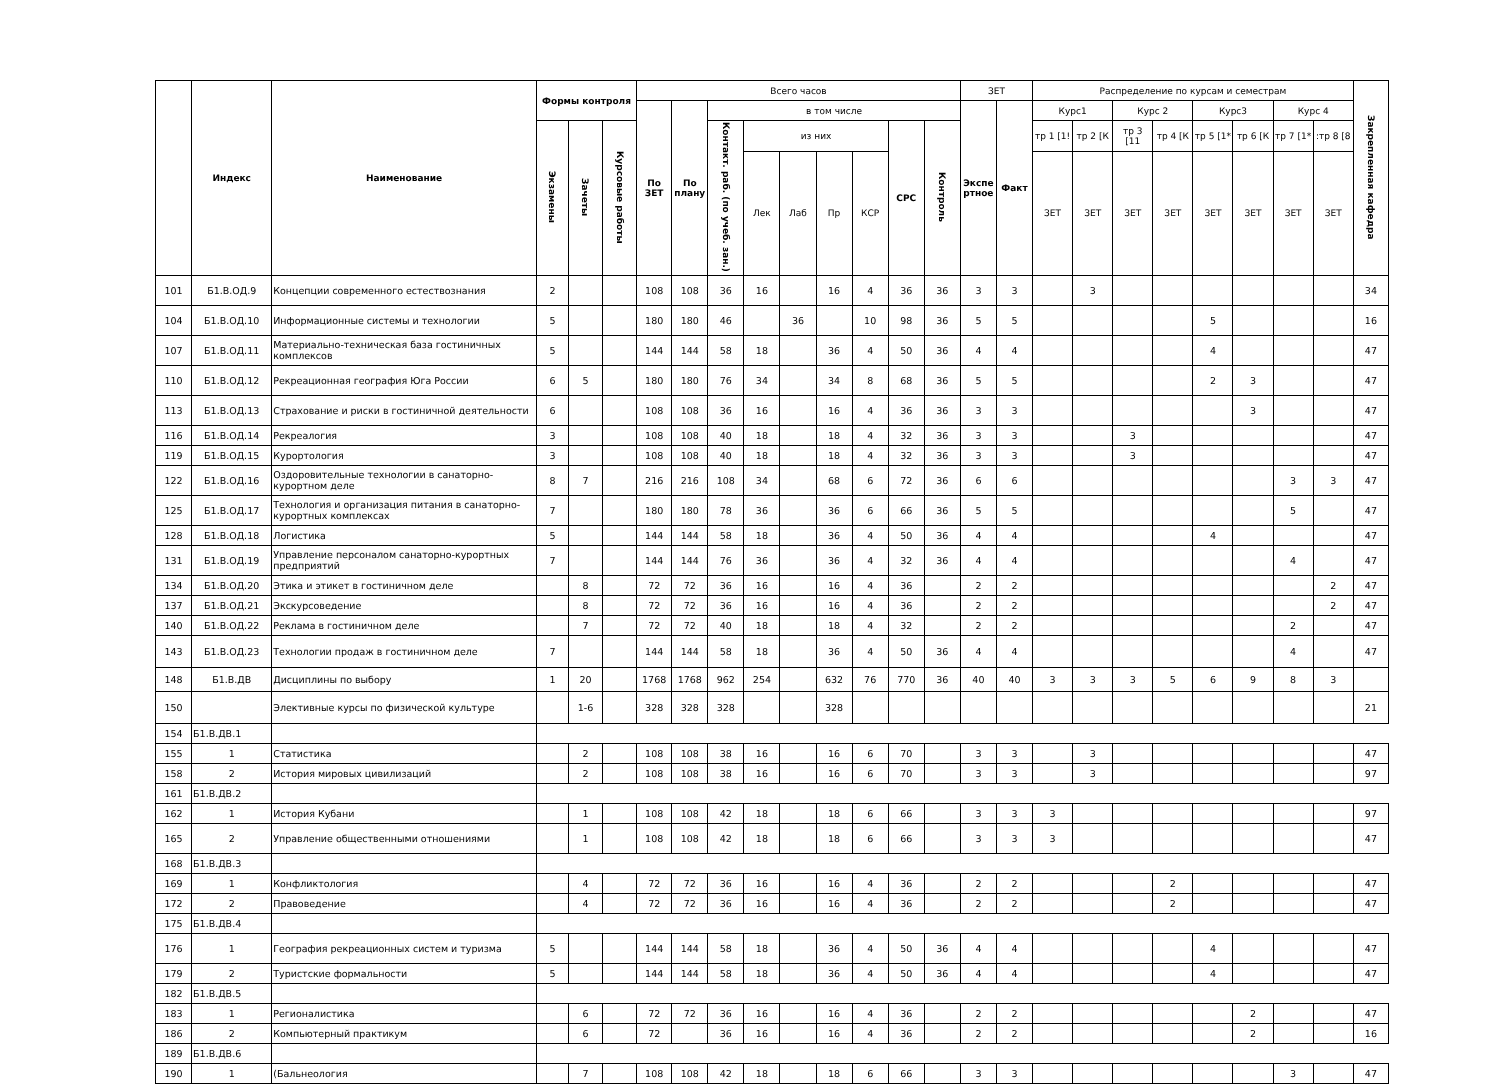| | Индекс | Наименование | Формы контроля | | | Всего часов | | | | | | | | | ЗЕТ | | Распределение по курсам и семестрам | | | | | | | | Закрепленная кафедра |
| --- | --- | --- | --- | --- | --- | --- | --- | --- | --- | --- | --- | --- | --- | --- | --- | --- | --- | --- | --- | --- | --- | --- | --- | --- | --- |
| | | | | | | По ЗЕТ | По плану | в том числе | | | | | | | Экспе ртное | Факт | Курс1 | | Курс 2 | | Курс3 | | Курс 4 | | |
| | | | Экзамены | Зачеты | Курсовые работы | | | Контакт. раб. (по учеб. зан.) | из них | | | | СРС | Контроль | | | тр 1 [1! | тр 2 [К | тр 3 [11 | тр 4 [К | тр 5 [1* | тр 6 [К | тр 7 [1* | :тр 8 [8 | |
| | | | | | | | | | Лек | Лаб | Пр | КСР | | | | | ЗЕТ | ЗЕТ | ЗЕТ | ЗЕТ | ЗЕТ | ЗЕТ | ЗЕТ | ЗЕТ | |
| 101 | Б1.В.ОД.9 | Концепции современного естествознания | 2 | | | 108 | 108 | 36 | 16 | | 16 | 4 | 36 | 36 | 3 | 3 | | 3 | | | | | | | 34 |
| 104 | Б1.В.ОД.10 | Информационные системы и технологии | 5 | | | 180 | 180 | 46 | | 36 | | 10 | 98 | 36 | 5 | 5 | | | | | 5 | | | | 16 |
| 107 | Б1.В.ОД.11 | Материально-техническая база гостиничных комплексов | 5 | | | 144 | 144 | 58 | 18 | | 36 | 4 | 50 | 36 | 4 | 4 | | | | | 4 | | | | 47 |
| 110 | Б1.В.ОД.12 | Рекреационная география Юга России | 6 | 5 | | 180 | 180 | 76 | 34 | | 34 | 8 | 68 | 36 | 5 | 5 | | | | | 2 | 3 | | | 47 |
| 113 | Б1.В.ОД.13 | Страхование и риски в гостиничной деятельности | 6 | | | 108 | 108 | 36 | 16 | | 16 | 4 | 36 | 36 | 3 | 3 | | | | | | 3 | | | 47 |
| 116 | Б1.В.ОД.14 | Рекреалогия | 3 | | | 108 | 108 | 40 | 18 | | 18 | 4 | 32 | 36 | 3 | 3 | | | 3 | | | | | | 47 |
| 119 | Б1.В.ОД.15 | Курортология | 3 | | | 108 | 108 | 40 | 18 | | 18 | 4 | 32 | 36 | 3 | 3 | | | 3 | | | | | | 47 |
| 122 | Б1.В.ОД.16 | Оздоровительные технологии в санаторно-курортном деле | 8 | 7 | | 216 | 216 | 108 | 34 | | 68 | 6 | 72 | 36 | 6 | 6 | | | | | | | 3 | 3 | 47 |
| 125 | Б1.В.ОД.17 | Технология и организация питания в санаторно-курортных комплексах | 7 | | | 180 | 180 | 78 | 36 | | 36 | 6 | 66 | 36 | 5 | 5 | | | | | | | 5 | | 47 |
| 128 | Б1.В.ОД.18 | Логистика | 5 | | | 144 | 144 | 58 | 18 | | 36 | 4 | 50 | 36 | 4 | 4 | | | | | 4 | | | | 47 |
| 131 | Б1.В.ОД.19 | Управление персоналом санаторно-курортных предприятий | 7 | | | 144 | 144 | 76 | 36 | | 36 | 4 | 32 | 36 | 4 | 4 | | | | | | | 4 | | 47 |
| 134 | Б1.В.ОД.20 | Этика и этикет в гостиничном деле | | 8 | | 72 | 72 | 36 | 16 | | 16 | 4 | 36 | | 2 | 2 | | | | | | | | 2 | 47 |
| 137 | Б1.В.ОД.21 | Экскурсоведение | | 8 | | 72 | 72 | 36 | 16 | | 16 | 4 | 36 | | 2 | 2 | | | | | | | | 2 | 47 |
| 140 | Б1.В.ОД.22 | Реклама в гостиничном деле | | 7 | | 72 | 72 | 40 | 18 | | 18 | 4 | 32 | | 2 | 2 | | | | | | | 2 | | 47 |
| 143 | Б1.В.ОД.23 | Технологии продаж в гостиничном деле | 7 | | | 144 | 144 | 58 | 18 | | 36 | 4 | 50 | 36 | 4 | 4 | | | | | | | 4 | | 47 |
| 148 | Б1.В.ДВ | Дисциплины по выбору | 1 | 20 | | 1768 | 1768 | 962 | 254 | | 632 | 76 | 770 | 36 | 40 | 40 | 3 | 3 | 3 | 5 | 6 | 9 | 8 | 3 | |
| 150 | | Элективные курсы по физической культуре | | 1-6 | | 328 | 328 | 328 | | | 328 | | | | | | | | | | | | | | 21 |
| 154 | Б1.В.ДВ.1 | | | | | | | | | | | | | | | | | | | | | | | | |
| 155 | 1 | Статистика | | 2 | | 108 | 108 | 38 | 16 | | 16 | 6 | 70 | | 3 | 3 | | 3 | | | | | | | 47 |
| 158 | 2 | История мировых цивилизаций | | 2 | | 108 | 108 | 38 | 16 | | 16 | 6 | 70 | | 3 | 3 | | 3 | | | | | | | 97 |
| 161 | Б1.В.ДВ.2 | | | | | | | | | | | | | | | | | | | | | | | | |
| 162 | 1 | История Кубани | | 1 | | 108 | 108 | 42 | 18 | | 18 | 6 | 66 | | 3 | 3 | 3 | | | | | | | | 97 |
| 165 | 2 | Управление общественными отношениями | | 1 | | 108 | 108 | 42 | 18 | | 18 | 6 | 66 | | 3 | 3 | 3 | | | | | | | | 47 |
| 168 | Б1.В.ДВ.3 | | | | | | | | | | | | | | | | | | | | | | | | |
| 169 | 1 | Конфликтология | | 4 | | 72 | 72 | 36 | 16 | | 16 | 4 | 36 | | 2 | 2 | | | | 2 | | | | | 47 |
| 172 | 2 | Правоведение | | 4 | | 72 | 72 | 36 | 16 | | 16 | 4 | 36 | | 2 | 2 | | | | 2 | | | | | 47 |
| 175 | Б1.В.ДВ.4 | | | | | | | | | | | | | | | | | | | | | | | | |
| 176 | 1 | География рекреационных систем и туризма | 5 | | | 144 | 144 | 58 | 18 | | 36 | 4 | 50 | 36 | 4 | 4 | | | | | 4 | | | | 47 |
| 179 | 2 | Туристские формальности | 5 | | | 144 | 144 | 58 | 18 | | 36 | 4 | 50 | 36 | 4 | 4 | | | | | 4 | | | | 47 |
| 182 | Б1.В.ДВ.5 | | | | | | | | | | | | | | | | | | | | | | | | |
| 183 | 1 | Регионалистика | | 6 | | 72 | 72 | 36 | 16 | | 16 | 4 | 36 | | 2 | 2 | | | | | | 2 | | | 47 |
| 186 | 2 | Компьютерный практикум | | 6 | | 72 | | 36 | 16 | | 16 | 4 | 36 | | 2 | 2 | | | | | | 2 | | | 16 |
| 189 | Б1.В.ДВ.6 | | | | | | | | | | | | | | | | | | | | | | | | |
| 190 | 1 | (Бальнеология | | 7 | | 108 | 108 | 42 | 18 | | 18 | 6 | 66 | | 3 | 3 | | | | | | | 3 | | 47 |